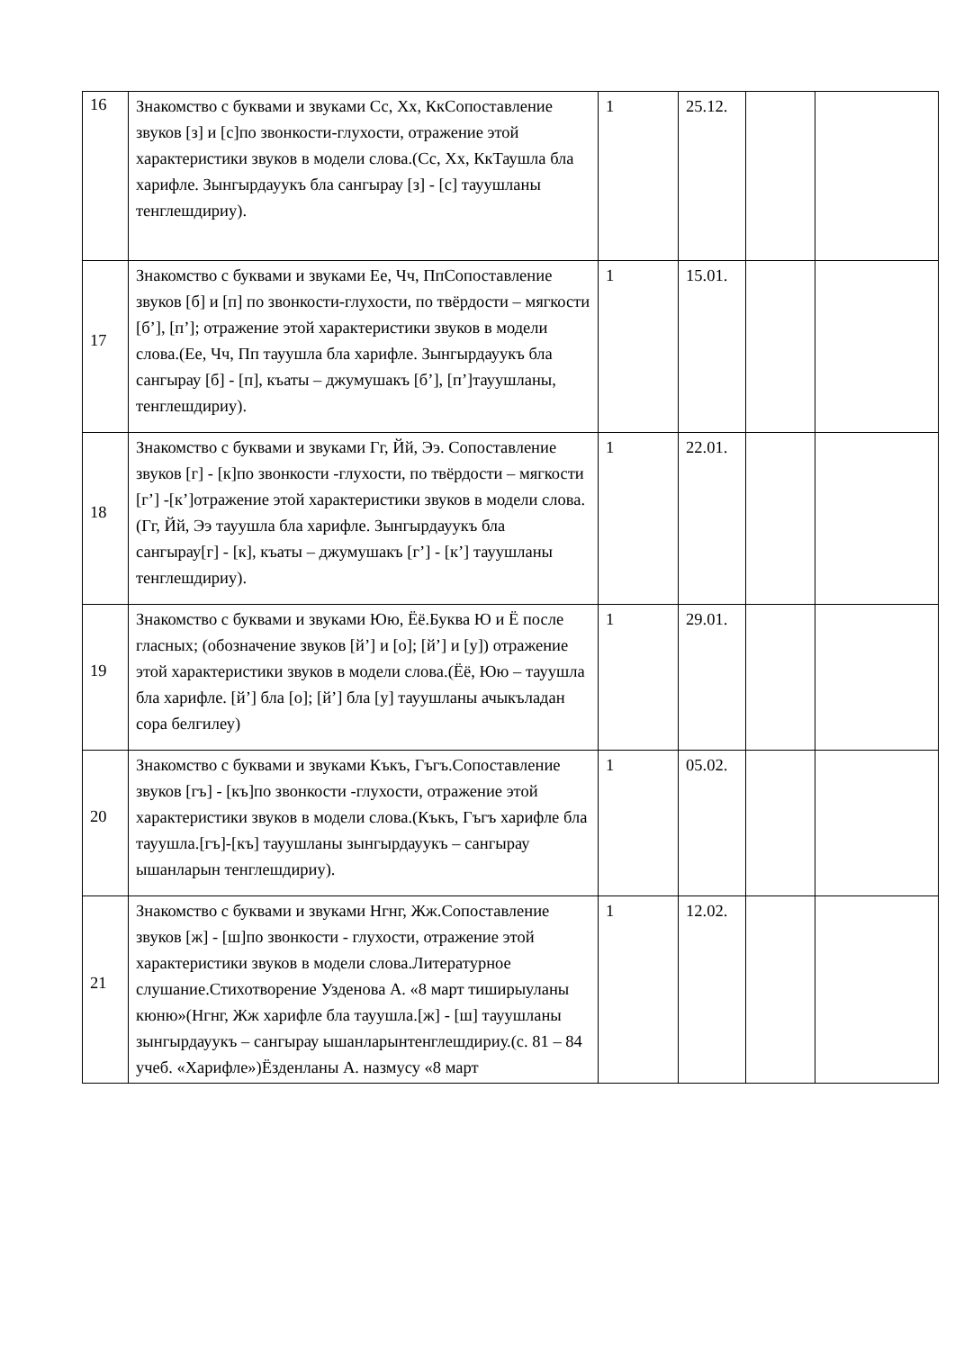| 16 | Знакомство с буквами и звуками Сс, Хх, КкСопоставление звуков [з] и [с]по звонкости-глухости, отражение этой характеристики звуков в модели слова.(Сс, Хх, КкТаушла бла харифле. Зынгырдауукъ бла сангырау [з] - [с] тауушланы тенглешдириу). | 1 | 25.12. | | |
| 17 | Знакомство с буквами и звуками Ее, Чч, ПпСопоставление звуков [б] и [п] по звонкости-глухости, по твёрдости – мягкости [б’], [п’]; отражение этой характеристики звуков в модели слова.(Ее, Чч, Пп тауушла бла харифле. Зынгырдауукъ бла сангырау [б] - [п], къаты – джумушакъ [б’], [п’]тауушланы, тенглешдириу). | 1 | 15.01. | | |
| 18 | Знакомство с буквами и звуками Гг, Йй, Ээ. Сопоставление звуков [г] - [к]по звонкости -глухости, по твёрдости – мягкости [г’] -[к’]отражение этой характеристики звуков в модели слова.(Гг, Йй, Ээ тауушла бла харифле. Зынгырдауукъ бла сангырау[г] - [к], къаты – джумушакъ [г’] - [к’] тауушланы тенглешдириу). | 1 | 22.01. | | |
| 19 | Знакомство с буквами и звуками Юю, Ёё.Буква Ю и Ё после гласных; (обозначение звуков [й’] и [о]; [й’] и [у]) отражение этой характеристики звуков в модели слова.(Ёё, Юю – тауушла бла харифле. [й’] бла [о]; [й’] бла [у] тауушланы ачыкъладан сора белгилеу) | 1 | 29.01. | | |
| 20 | Знакомство с буквами и звуками Къкъ, Гъгъ.Сопоставление звуков [гъ] - [къ]по звонкости -глухости, отражение этой характеристики звуков в модели слова.(Къкъ, Гъгъ харифле бла тауушла.[гъ]-[къ] тауушланы зынгырдауукъ – сангырау ышанларын тенглешдириу). | 1 | 05.02. | | |
| 21 | Знакомство с буквами и звуками Нгнг, Жж.Сопоставление звуков [ж] - [ш]по звонкости - глухости, отражение этой характеристики звуков в модели слова.Литературное слушание.Стихотворение Узденова А. «8 март тиширыуланы кюню»(Нгнг, Жж харифле бла тауушла.[ж] - [ш] тауушланы зынгырдауукъ – сангырау ышанларынтенглешдириу.(с. 81 – 84 учеб. «Харифле»)Ёзденланы А. назмусу «8 март | 1 | 12.02. | | |